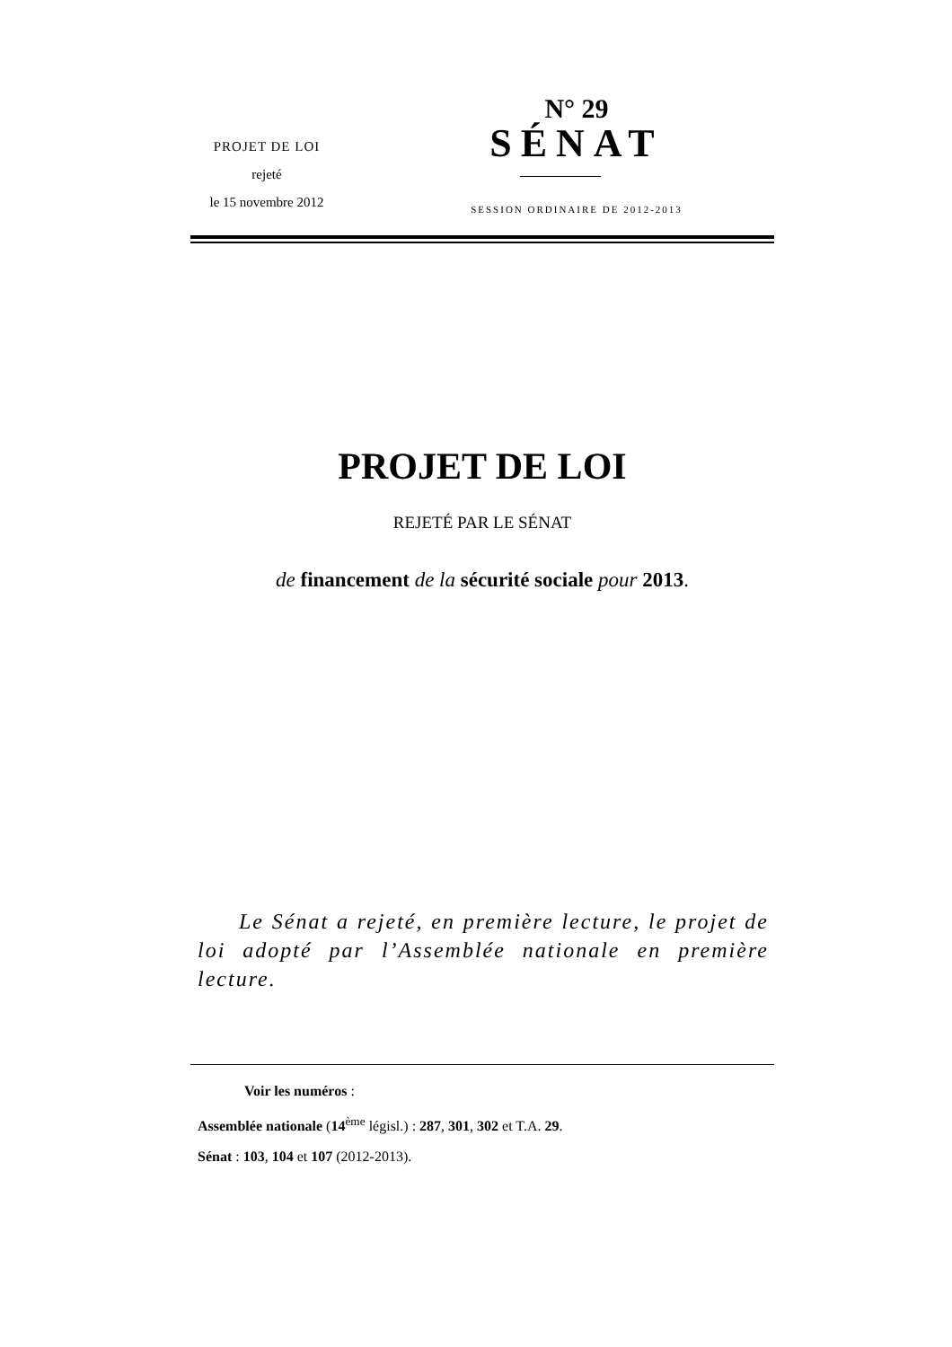PROJET DE LOI
rejeté
le 15 novembre 2012
N° 29
SÉNAT
SESSION ORDINAIRE DE 2012-2013
PROJET DE LOI
REJETÉ PAR LE SÉNAT
de financement de la sécurité sociale pour 2013.
Le Sénat a rejeté, en première lecture, le projet de loi adopté par l’Assemblée nationale en première lecture.
Voir les numéros :
Assemblée nationale (14<sup>ème</sup> législ.) : 287, 301, 302 et T.A. 29.
Sénat : 103, 104 et 107 (2012-2013).